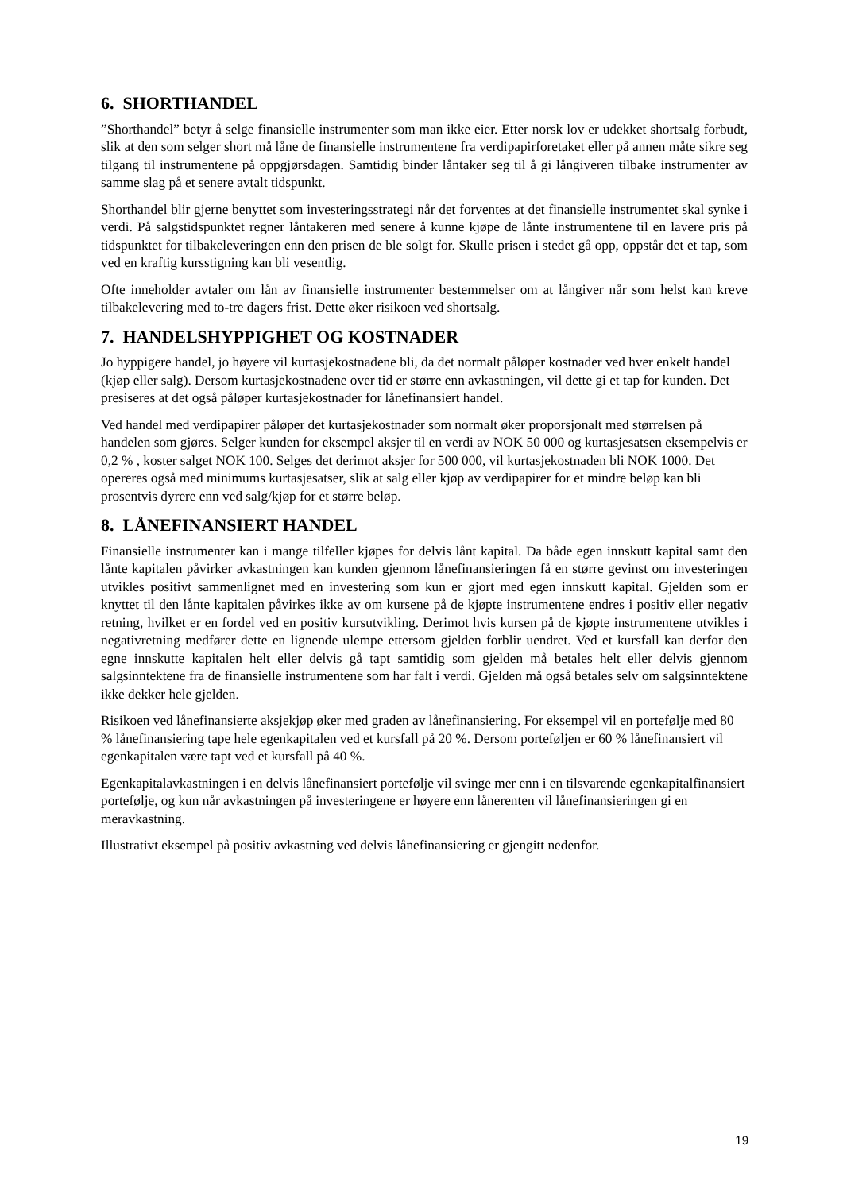6. SHORTHANDEL
”Shorthandel” betyr å selge finansielle instrumenter som man ikke eier. Etter norsk lov er udekket shortsalg forbudt, slik at den som selger short må låne de finansielle instrumentene fra verdipapirforetaket eller på annen måte sikre seg tilgang til instrumentene på oppgjørsdagen. Samtidig binder låntaker seg til å gi långiveren tilbake instrumenter av samme slag på et senere avtalt tidspunkt.
Shorthandel blir gjerne benyttet som investeringsstrategi når det forventes at det finansielle instrumentet skal synke i verdi. På salgstidspunktet regner låntakeren med senere å kunne kjøpe de lånte instrumentene til en lavere pris på tidspunktet for tilbakeleveringen enn den prisen de ble solgt for. Skulle prisen i stedet gå opp, oppstår det et tap, som ved en kraftig kursstigning kan bli vesentlig.
Ofte inneholder avtaler om lån av finansielle instrumenter bestemmelser om at långiver når som helst kan kreve tilbakelevering med to-tre dagers frist. Dette øker risikoen ved shortsalg.
7. HANDELSHYPPIGHET OG KOSTNADER
Jo hyppigere handel, jo høyere vil kurtasjekostnadene bli, da det normalt påløper kostnader ved hver enkelt handel (kjøp eller salg). Dersom kurtasjekostnadene over tid er større enn avkastningen, vil dette gi et tap for kunden. Det presiseres at det også påløper kurtasjekostnader for lånefinansiert handel.
Ved handel med verdipapirer påløper det kurtasjekostnader som normalt øker proporsjonalt med størrelsen på handelen som gjøres. Selger kunden for eksempel aksjer til en verdi av NOK 50 000 og kurtasjesatsen eksempelvis er 0,2 % , koster salget NOK 100. Selges det derimot aksjer for 500 000, vil kurtasjekostnaden bli NOK 1000. Det opereres også med minimums kurtasjesatser, slik at salg eller kjøp av verdipapirer for et mindre beløp kan bli prosentvis dyrere enn ved salg/kjøp for et større beløp.
8. LÅNEFINANSIERT HANDEL
Finansielle instrumenter kan i mange tilfeller kjøpes for delvis lånt kapital. Da både egen innskutt kapital samt den lånte kapitalen påvirker avkastningen kan kunden gjennom lånefinansieringen få en større gevinst om investeringen utvikles positivt sammenlignet med en investering som kun er gjort med egen innskutt kapital. Gjelden som er knyttet til den lånte kapitalen påvirkes ikke av om kursene på de kjøpte instrumentene endres i positiv eller negativ retning, hvilket er en fordel ved en positiv kursutvikling. Derimot hvis kursen på de kjøpte instrumentene utvikles i negativretning medfører dette en lignende ulempe ettersom gjelden forblir uendret. Ved et kursfall kan derfor den egne innskutte kapitalen helt eller delvis gå tapt samtidig som gjelden må betales helt eller delvis gjennom salgsinntektene fra de finansielle instrumentene som har falt i verdi. Gjelden må også betales selv om salgsinntektene ikke dekker hele gjelden.
Risikoen ved lånefinansierte aksjekjøp øker med graden av lånefinansiering. For eksempel vil en portefølje med 80 % lånefinansiering tape hele egenkapitalen ved et kursfall på 20 %. Dersom porteføljen er 60 % lånefinansiert vil egenkapitalen være tapt ved et kursfall på 40 %.
Egenkapitalavkastningen i en delvis lånefinansiert portefølje vil svinge mer enn i en tilsvarende egenkapitalfinansiert portefølje, og kun når avkastningen på investeringene er høyere enn lånerenten vil lånefinansieringen gi en meravkastning.
Illustrativt eksempel på positiv avkastning ved delvis lånefinansiering er gjengitt nedenfor.
19